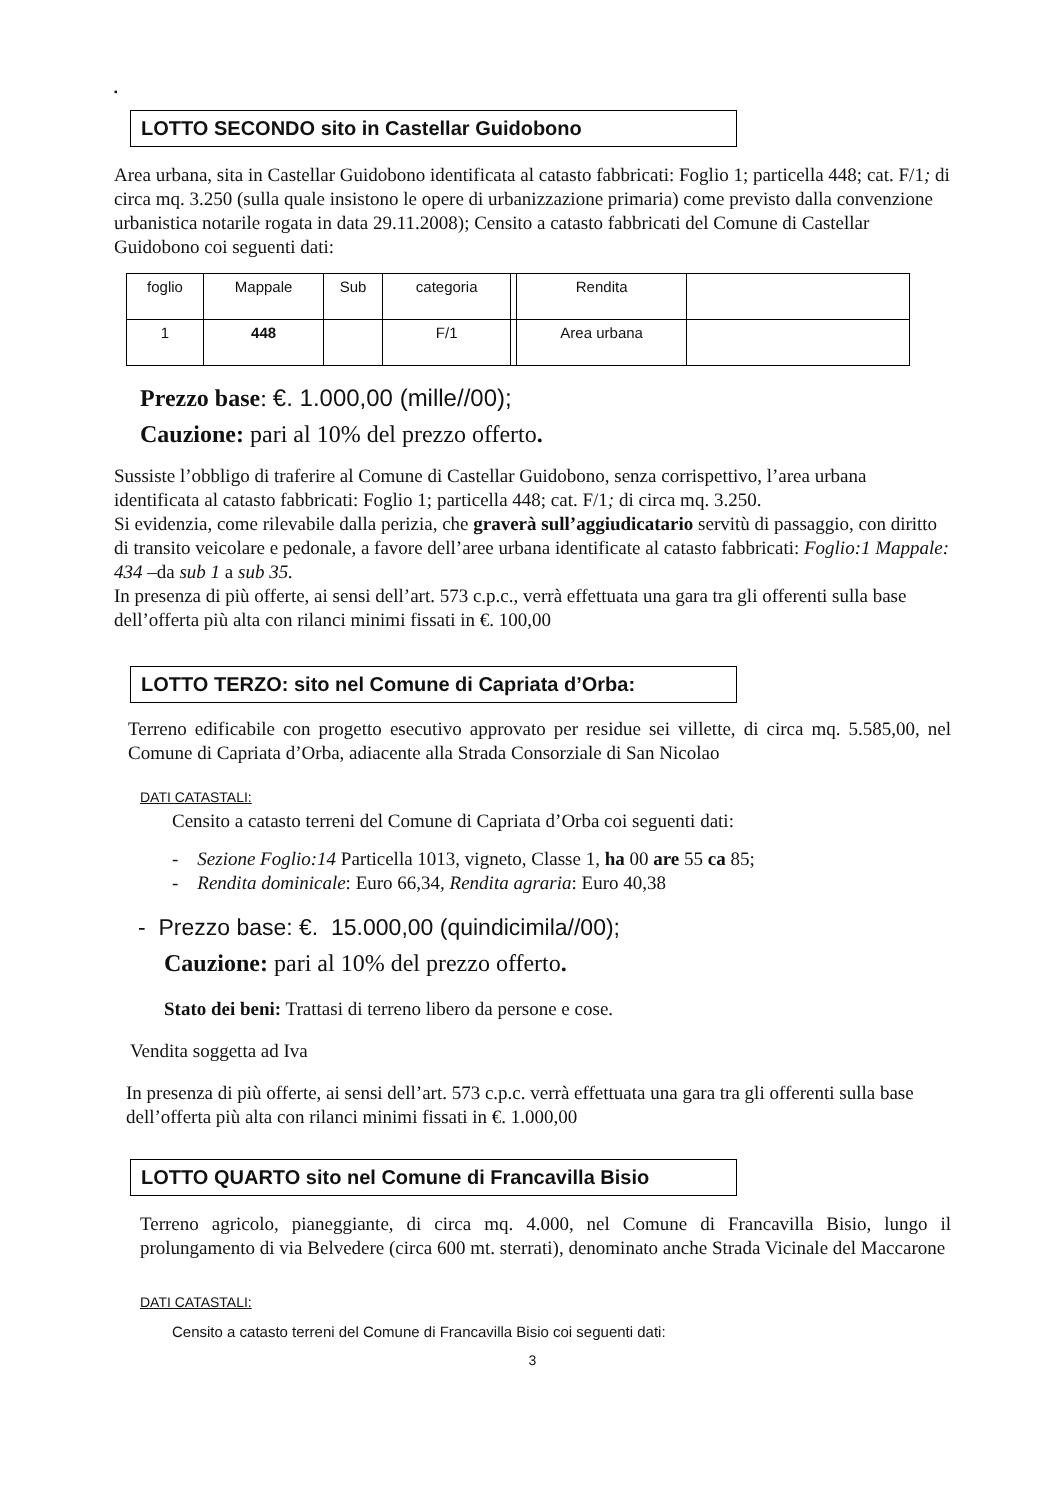▪
LOTTO SECONDO sito in Castellar Guidobono
Area urbana, sita in Castellar Guidobono identificata al catasto fabbricati: Foglio 1; particella 448; cat. F/1; di circa mq. 3.250 (sulla quale insistono le opere di urbanizzazione primaria) come previsto dalla convenzione urbanistica notarile rogata in data 29.11.2008); Censito a catasto fabbricati del Comune di Castellar Guidobono coi seguenti dati:
| foglio | Mappale | Sub | categoria | | Rendita | |
| 1 | 448 | | F/1 | | Area urbana | |
Prezzo base: €. 1.000,00 (mille//00);
Cauzione: pari al 10% del prezzo offerto.
Sussiste l’obbligo di traferire al Comune di Castellar Guidobono, senza corrispettivo, l’area urbana identificata al catasto fabbricati: Foglio 1; particella 448; cat. F/1; di circa mq. 3.250.
Si evidenzia, come rilevabile dalla perizia, che graverà sull’aggiudicatario servitù di passaggio, con diritto di transito veicolare e pedonale, a favore dell’aree urbana identificate al catasto fabbricati: Foglio:1 Mappale: 434 –da sub 1 a sub 35.
In presenza di più offerte, ai sensi dell’art. 573 c.p.c., verrà effettuata una gara tra gli offerenti sulla base dell’offerta più alta con rilanci minimi fissati in €. 100,00
LOTTO TERZO: sito nel Comune di Capriata d’Orba:
Terreno edificabile con progetto esecutivo approvato per residue sei villette, di circa mq. 5.585,00, nel Comune di Capriata d’Orba, adiacente alla Strada Consorziale di San Nicolao
DATI CATASTALI:
Censito a catasto terreni del Comune di Capriata d’Orba coi seguenti dati:
- Sezione Foglio:14 Particella 1013, vigneto, Classe 1, ha 00 are 55 ca 85;
- Rendita dominicale: Euro 66,34, Rendita agraria: Euro 40,38
- Prezzo base: €. 15.000,00 (quindicimila//00);
Cauzione: pari al 10% del prezzo offerto.
Stato dei beni: Trattasi di terreno libero da persone e cose.
Vendita soggetta ad Iva
In presenza di più offerte, ai sensi dell’art. 573 c.p.c. verrà effettuata una gara tra gli offerenti sulla base dell’offerta più alta con rilanci minimi fissati in €. 1.000,00
LOTTO QUARTO sito nel Comune di Francavilla Bisio
Terreno agricolo, pianeggiante, di circa mq. 4.000, nel Comune di Francavilla Bisio, lungo il prolungamento di via Belvedere (circa 600 mt. sterrati), denominato anche Strada Vicinale del Maccarone
DATI CATASTALI:
Censito a catasto terreni del Comune di Francavilla Bisio coi seguenti dati:
3